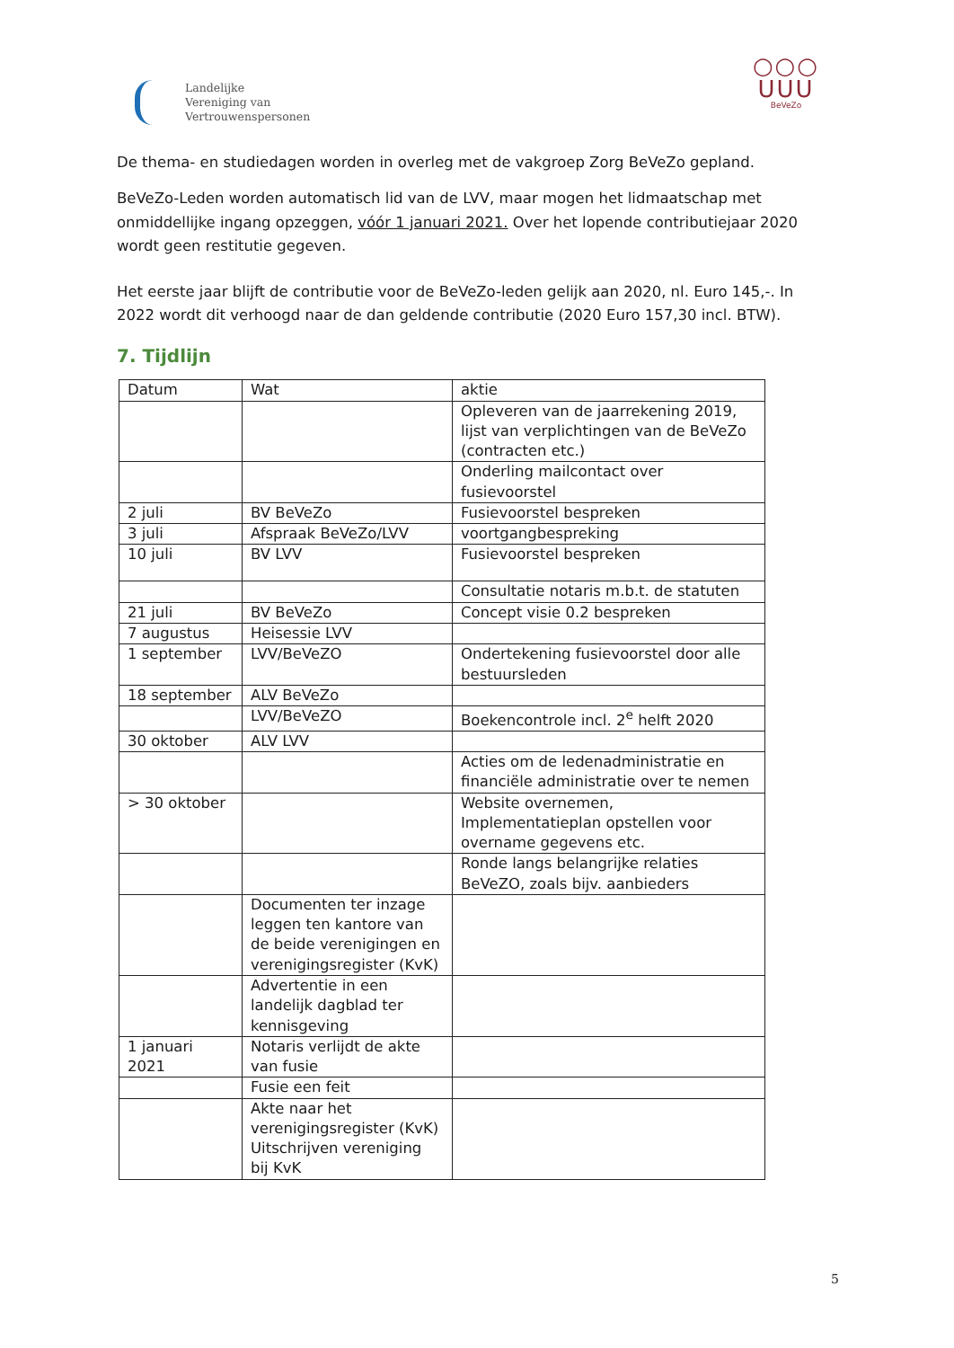Landelijke
Vereniging van
Vertrouwenspersonen
○○○
ᑌᑌᑌ
BeVeZo
De thema- en studiedagen worden in overleg met de vakgroep Zorg BeVeZo gepland.
BeVeZo-Leden worden automatisch lid van de LVV, maar mogen het lidmaatschap met onmiddellijke ingang opzeggen, vóór 1 januari 2021. Over het lopende contributiejaar 2020 wordt geen restitutie gegeven.
Het eerste jaar blijft de contributie voor de BeVeZo-leden gelijk aan 2020, nl. Euro 145,-. In 2022 wordt dit verhoogd naar de dan geldende contributie (2020 Euro 157,30 incl. BTW).
7. Tijdlijn
| Datum | Wat | aktie |
| | | Opleveren van de jaarrekening 2019, lijst van verplichtingen van de BeVeZo (contracten etc.) |
| | | Onderling mailcontact over fusievoorstel |
| 2 juli | BV BeVeZo | Fusievoorstel bespreken |
| 3 juli | Afspraak BeVeZo/LVV | voortgangbespreking |
| 10 juli | BV LVV | Fusievoorstel bespreken |
| | | Consultatie notaris m.b.t. de statuten |
| 21 juli | BV BeVeZo | Concept visie 0.2 bespreken |
| 7 augustus | Heisessie LVV | |
| 1 september | LVV/BeVeZO | Ondertekening fusievoorstel door alle bestuursleden |
| 18 september | ALV BeVeZo | |
| | LVV/BeVeZO | Boekencontrole incl. 2<sup>e</sup> helft 2020 |
| 30 oktober | ALV LVV | |
| | | Acties om de ledenadministratie en financiële administratie over te nemen |
| > 30 oktober | | Website overnemen, Implementatieplan opstellen voor overname gegevens etc. |
| | | Ronde langs belangrijke relaties BeVeZO, zoals bijv. aanbieders |
| | Documenten ter inzage leggen ten kantore van de beide verenigingen en verenigingsregister (KvK) | |
| | Advertentie in een landelijk dagblad ter kennisgeving | |
| 1 januari 2021 | Notaris verlijdt de akte van fusie | |
| | Fusie een feit | |
| | Akte naar het verenigingsregister (KvK) Uitschrijven vereniging bij KvK | |
5